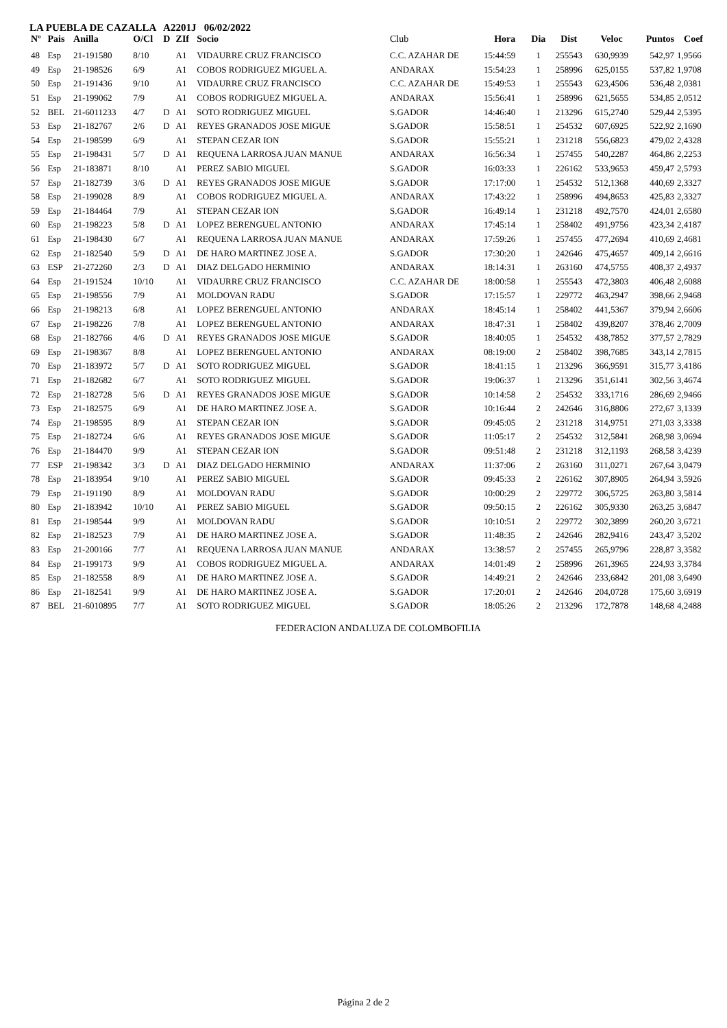LA PUEBLA DE CAZALLA A2201J 06/02/2022
| Nº | Pais | Anilla | O/Cl | D | ZIf | Socio | Club | Hora | Dia | Dist | Veloc | Puntos | Coef |
| --- | --- | --- | --- | --- | --- | --- | --- | --- | --- | --- | --- | --- | --- |
| 48 | Esp | 21-191580 | 8/10 | | A1 | VIDAURRE CRUZ FRANCISCO | C.C. AZAHAR DE | 15:44:59 | 1 | 255543 | 630,9939 | 542,97 | 1,9566 |
| 49 | Esp | 21-198526 | 6/9 | | A1 | COBOS RODRIGUEZ MIGUEL A. | ANDARAX | 15:54:23 | 1 | 258996 | 625,0155 | 537,82 | 1,9708 |
| 50 | Esp | 21-191436 | 9/10 | | A1 | VIDAURRE CRUZ FRANCISCO | C.C. AZAHAR DE | 15:49:53 | 1 | 255543 | 623,4506 | 536,48 | 2,0381 |
| 51 | Esp | 21-199062 | 7/9 | | A1 | COBOS RODRIGUEZ MIGUEL A. | ANDARAX | 15:56:41 | 1 | 258996 | 621,5655 | 534,85 | 2,0512 |
| 52 | BEL | 21-6011233 | 4/7 | D | A1 | SOTO RODRIGUEZ MIGUEL | S.GADOR | 14:46:40 | 1 | 213296 | 615,2740 | 529,44 | 2,5395 |
| 53 | Esp | 21-182767 | 2/6 | D | A1 | REYES GRANADOS JOSE MIGUE | S.GADOR | 15:58:51 | 1 | 254532 | 607,6925 | 522,92 | 2,1690 |
| 54 | Esp | 21-198599 | 6/9 | | A1 | STEPAN CEZAR ION | S.GADOR | 15:55:21 | 1 | 231218 | 556,6823 | 479,02 | 2,4328 |
| 55 | Esp | 21-198431 | 5/7 | D | A1 | REQUENA LARROSA JUAN MANUE | ANDARAX | 16:56:34 | 1 | 257455 | 540,2287 | 464,86 | 2,2253 |
| 56 | Esp | 21-183871 | 8/10 | | A1 | PEREZ SABIO MIGUEL | S.GADOR | 16:03:33 | 1 | 226162 | 533,9653 | 459,47 | 2,5793 |
| 57 | Esp | 21-182739 | 3/6 | D | A1 | REYES GRANADOS JOSE MIGUE | S.GADOR | 17:17:00 | 1 | 254532 | 512,1368 | 440,69 | 2,3327 |
| 58 | Esp | 21-199028 | 8/9 | | A1 | COBOS RODRIGUEZ MIGUEL A. | ANDARAX | 17:43:22 | 1 | 258996 | 494,8653 | 425,83 | 2,3327 |
| 59 | Esp | 21-184464 | 7/9 | | A1 | STEPAN CEZAR ION | S.GADOR | 16:49:14 | 1 | 231218 | 492,7570 | 424,01 | 2,6580 |
| 60 | Esp | 21-198223 | 5/8 | D | A1 | LOPEZ BERENGUEL ANTONIO | ANDARAX | 17:45:14 | 1 | 258402 | 491,9756 | 423,34 | 2,4187 |
| 61 | Esp | 21-198430 | 6/7 | | A1 | REQUENA LARROSA JUAN MANUE | ANDARAX | 17:59:26 | 1 | 257455 | 477,2694 | 410,69 | 2,4681 |
| 62 | Esp | 21-182540 | 5/9 | D | A1 | DE HARO MARTINEZ JOSE A. | S.GADOR | 17:30:20 | 1 | 242646 | 475,4657 | 409,14 | 2,6616 |
| 63 | ESP | 21-272260 | 2/3 | D | A1 | DIAZ DELGADO HERMINIO | ANDARAX | 18:14:31 | 1 | 263160 | 474,5755 | 408,37 | 2,4937 |
| 64 | Esp | 21-191524 | 10/10 | | A1 | VIDAURRE CRUZ FRANCISCO | C.C. AZAHAR DE | 18:00:58 | 1 | 255543 | 472,3803 | 406,48 | 2,6088 |
| 65 | Esp | 21-198556 | 7/9 | | A1 | MOLDOVAN RADU | S.GADOR | 17:15:57 | 1 | 229772 | 463,2947 | 398,66 | 2,9468 |
| 66 | Esp | 21-198213 | 6/8 | | A1 | LOPEZ BERENGUEL ANTONIO | ANDARAX | 18:45:14 | 1 | 258402 | 441,5367 | 379,94 | 2,6606 |
| 67 | Esp | 21-198226 | 7/8 | | A1 | LOPEZ BERENGUEL ANTONIO | ANDARAX | 18:47:31 | 1 | 258402 | 439,8207 | 378,46 | 2,7009 |
| 68 | Esp | 21-182766 | 4/6 | D | A1 | REYES GRANADOS JOSE MIGUE | S.GADOR | 18:40:05 | 1 | 254532 | 438,7852 | 377,57 | 2,7829 |
| 69 | Esp | 21-198367 | 8/8 | | A1 | LOPEZ BERENGUEL ANTONIO | ANDARAX | 08:19:00 | 2 | 258402 | 398,7685 | 343,14 | 2,7815 |
| 70 | Esp | 21-183972 | 5/7 | D | A1 | SOTO RODRIGUEZ MIGUEL | S.GADOR | 18:41:15 | 1 | 213296 | 366,9591 | 315,77 | 3,4186 |
| 71 | Esp | 21-182682 | 6/7 | | A1 | SOTO RODRIGUEZ MIGUEL | S.GADOR | 19:06:37 | 1 | 213296 | 351,6141 | 302,56 | 3,4674 |
| 72 | Esp | 21-182728 | 5/6 | D | A1 | REYES GRANADOS JOSE MIGUE | S.GADOR | 10:14:58 | 2 | 254532 | 333,1716 | 286,69 | 2,9466 |
| 73 | Esp | 21-182575 | 6/9 | | A1 | DE HARO MARTINEZ JOSE A. | S.GADOR | 10:16:44 | 2 | 242646 | 316,8806 | 272,67 | 3,1339 |
| 74 | Esp | 21-198595 | 8/9 | | A1 | STEPAN CEZAR ION | S.GADOR | 09:45:05 | 2 | 231218 | 314,9751 | 271,03 | 3,3338 |
| 75 | Esp | 21-182724 | 6/6 | | A1 | REYES GRANADOS JOSE MIGUE | S.GADOR | 11:05:17 | 2 | 254532 | 312,5841 | 268,98 | 3,0694 |
| 76 | Esp | 21-184470 | 9/9 | | A1 | STEPAN CEZAR ION | S.GADOR | 09:51:48 | 2 | 231218 | 312,1193 | 268,58 | 3,4239 |
| 77 | ESP | 21-198342 | 3/3 | D | A1 | DIAZ DELGADO HERMINIO | ANDARAX | 11:37:06 | 2 | 263160 | 311,0271 | 267,64 | 3,0479 |
| 78 | Esp | 21-183954 | 9/10 | | A1 | PEREZ SABIO MIGUEL | S.GADOR | 09:45:33 | 2 | 226162 | 307,8905 | 264,94 | 3,5926 |
| 79 | Esp | 21-191190 | 8/9 | | A1 | MOLDOVAN RADU | S.GADOR | 10:00:29 | 2 | 229772 | 306,5725 | 263,80 | 3,5814 |
| 80 | Esp | 21-183942 | 10/10 | | A1 | PEREZ SABIO MIGUEL | S.GADOR | 09:50:15 | 2 | 226162 | 305,9330 | 263,25 | 3,6847 |
| 81 | Esp | 21-198544 | 9/9 | | A1 | MOLDOVAN RADU | S.GADOR | 10:10:51 | 2 | 229772 | 302,3899 | 260,20 | 3,6721 |
| 82 | Esp | 21-182523 | 7/9 | | A1 | DE HARO MARTINEZ JOSE A. | S.GADOR | 11:48:35 | 2 | 242646 | 282,9416 | 243,47 | 3,5202 |
| 83 | Esp | 21-200166 | 7/7 | | A1 | REQUENA LARROSA JUAN MANUE | ANDARAX | 13:38:57 | 2 | 257455 | 265,9796 | 228,87 | 3,3582 |
| 84 | Esp | 21-199173 | 9/9 | | A1 | COBOS RODRIGUEZ MIGUEL A. | ANDARAX | 14:01:49 | 2 | 258996 | 261,3965 | 224,93 | 3,3784 |
| 85 | Esp | 21-182558 | 8/9 | | A1 | DE HARO MARTINEZ JOSE A. | S.GADOR | 14:49:21 | 2 | 242646 | 233,6842 | 201,08 | 3,6490 |
| 86 | Esp | 21-182541 | 9/9 | | A1 | DE HARO MARTINEZ JOSE A. | S.GADOR | 17:20:01 | 2 | 242646 | 204,0728 | 175,60 | 3,6919 |
| 87 | BEL | 21-6010895 | 7/7 | | A1 | SOTO RODRIGUEZ MIGUEL | S.GADOR | 18:05:26 | 2 | 213296 | 172,7878 | 148,68 | 4,2488 |
FEDERACION ANDALUZA DE COLOMBOFILIA
Página 2 de 2